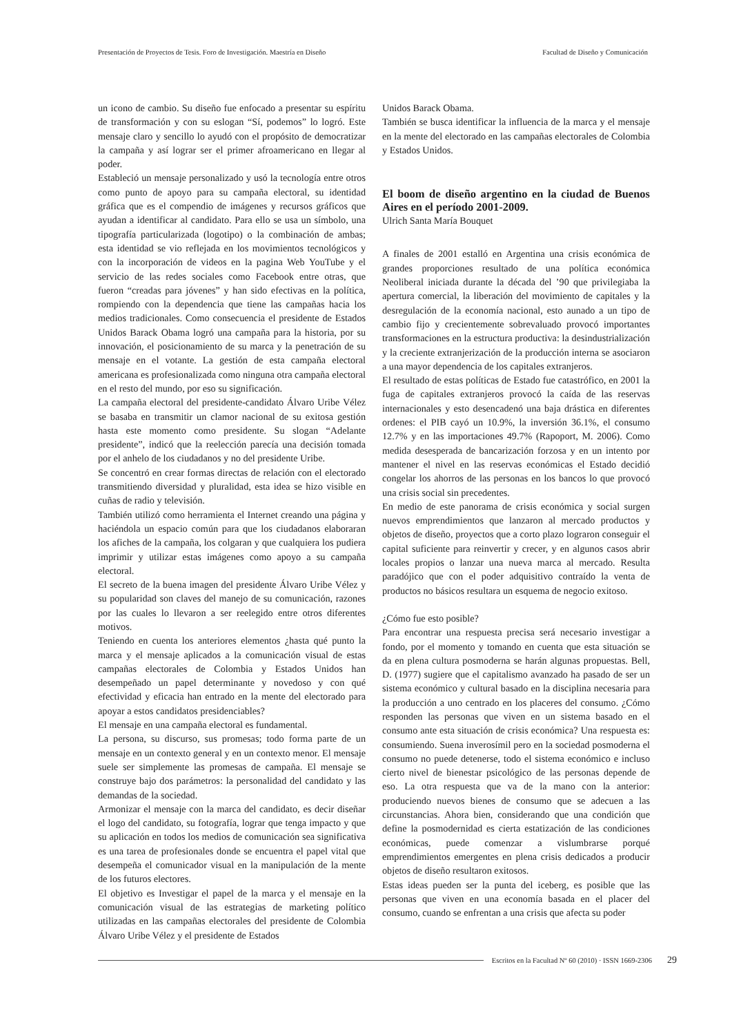Presentación de Proyectos de Tesis. Foro de Investigación. Maestría en Diseño Facultad de Diseño y Comunicación
un icono de cambio. Su diseño fue enfocado a presentar su espíritu de transformación y con su eslogan “Sí, podemos” lo logró. Este mensaje claro y sencillo lo ayudó con el propósito de democratizar la campaña y así lograr ser el primer afroamericano en llegar al poder.
Estableció un mensaje personalizado y usó la tecnología entre otros como punto de apoyo para su campaña electoral, su identidad gráfica que es el compendio de imágenes y recursos gráficos que ayudan a identificar al candidato. Para ello se usa un símbolo, una tipografía particularizada (logotipo) o la combinación de ambas; esta identidad se vio reflejada en los movimientos tecnológicos y con la incorporación de videos en la pagina Web YouTube y el servicio de las redes sociales como Facebook entre otras, que fueron “creadas para jóvenes” y han sido efectivas en la política, rompiendo con la dependencia que tiene las campañas hacia los medios tradicionales. Como consecuencia el presidente de Estados Unidos Barack Obama logró una campaña para la historia, por su innovación, el posicionamiento de su marca y la penetración de su mensaje en el votante. La gestión de esta campaña electoral americana es profesionalizada como ninguna otra campaña electoral en el resto del mundo, por eso su significación.
La campaña electoral del presidente-candidato Álvaro Uribe Vélez se basaba en transmitir un clamor nacional de su exitosa gestión hasta este momento como presidente. Su slogan “Adelante presidente”, indicó que la reelección parecía una decisión tomada por el anhelo de los ciudadanos y no del presidente Uribe.
Se concentró en crear formas directas de relación con el electorado transmitiendo diversidad y pluralidad, esta idea se hizo visible en cuñas de radio y televisión.
También utilizó como herramienta el Internet creando una página y haciéndola un espacio común para que los ciudadanos elaboraran los afiches de la campaña, los colgaran y que cualquiera los pudiera imprimir y utilizar estas imágenes como apoyo a su campaña electoral.
El secreto de la buena imagen del presidente Álvaro Uribe Vélez y su popularidad son claves del manejo de su comunicación, razones por las cuales lo llevaron a ser reelegido entre otros diferentes motivos.
Teniendo en cuenta los anteriores elementos ¿hasta qué punto la marca y el mensaje aplicados a la comunicación visual de estas campañas electorales de Colombia y Estados Unidos han desempeñado un papel determinante y novedoso y con qué efectividad y eficacia han entrado en la mente del electorado para apoyar a estos candidatos presidenciables?
El mensaje en una campaña electoral es fundamental.
La persona, su discurso, sus promesas; todo forma parte de un mensaje en un contexto general y en un contexto menor. El mensaje suele ser simplemente las promesas de campaña. El mensaje se construye bajo dos parámetros: la personalidad del candidato y las demandas de la sociedad.
Armonizar el mensaje con la marca del candidato, es decir diseñar el logo del candidato, su fotografía, lograr que tenga impacto y que su aplicación en todos los medios de comunicación sea significativa es una tarea de profesionales donde se encuentra el papel vital que desempeña el comunicador visual en la manipulación de la mente de los futuros electores.
El objetivo es Investigar el papel de la marca y el mensaje en la comunicación visual de las estrategias de marketing político utilizadas en las campañas electorales del presidente de Colombia Álvaro Uribe Vélez y el presidente de Estados
Unidos Barack Obama.
También se busca identificar la influencia de la marca y el mensaje en la mente del electorado en las campañas electorales de Colombia y Estados Unidos.
El boom de diseño argentino en la ciudad de Buenos Aires en el período 2001-2009.
Ulrich Santa María Bouquet
A finales de 2001 estalló en Argentina una crisis económica de grandes proporciones resultado de una política económica Neoliberal iniciada durante la década del ’90 que privilegiaba la apertura comercial, la liberación del movimiento de capitales y la desregulación de la economía nacional, esto aunado a un tipo de cambio fijo y crecientemente sobrevaluado provocó importantes transformaciones en la estructura productiva: la desindustrialización y la creciente extranjerización de la producción interna se asociaron a una mayor dependencia de los capitales extranjeros.
El resultado de estas políticas de Estado fue catastrófico, en 2001 la fuga de capitales extranjeros provocó la caída de las reservas internacionales y esto desencadenó una baja drástica en diferentes ordenes: el PIB cayó un 10.9%, la inversión 36.1%, el consumo 12.7% y en las importaciones 49.7% (Rapoport, M. 2006). Como medida desesperada de bancarización forzosa y en un intento por mantener el nivel en las reservas económicas el Estado decidió congelar los ahorros de las personas en los bancos lo que provocó una crisis social sin precedentes.
En medio de este panorama de crisis económica y social surgen nuevos emprendimientos que lanzaron al mercado productos y objetos de diseño, proyectos que a corto plazo lograron conseguir el capital suficiente para reinvertir y crecer, y en algunos casos abrir locales propios o lanzar una nueva marca al mercado. Resulta paradójico que con el poder adquisitivo contraído la venta de productos no básicos resultara un esquema de negocio exitoso.
¿Cómo fue esto posible?
Para encontrar una respuesta precisa será necesario investigar a fondo, por el momento y tomando en cuenta que esta situación se da en plena cultura posmoderna se harán algunas propuestas. Bell, D. (1977) sugiere que el capitalismo avanzado ha pasado de ser un sistema económico y cultural basado en la disciplina necesaria para la producción a uno centrado en los placeres del consumo. ¿Cómo responden las personas que viven en un sistema basado en el consumo ante esta situación de crisis económica? Una respuesta es: consumiendo. Suena inverosímil pero en la sociedad posmoderna el consumo no puede detenerse, todo el sistema económico e incluso cierto nivel de bienestar psicológico de las personas depende de eso. La otra respuesta que va de la mano con la anterior: produciendo nuevos bienes de consumo que se adecuen a las circunstancias. Ahora bien, considerando que una condición que define la posmodernidad es cierta estatización de las condiciones económicas, puede comenzar a vislumbrarse porqué emprendimientos emergentes en plena crisis dedicados a producir objetos de diseño resultaron exitosos.
Estas ideas pueden ser la punta del iceberg, es posible que las personas que viven en una economía basada en el placer del consumo, cuando se enfrentan a una crisis que afecta su poder
Escritos en la Facultad Nº 60 (2010) · ISSN 1669-2306 29